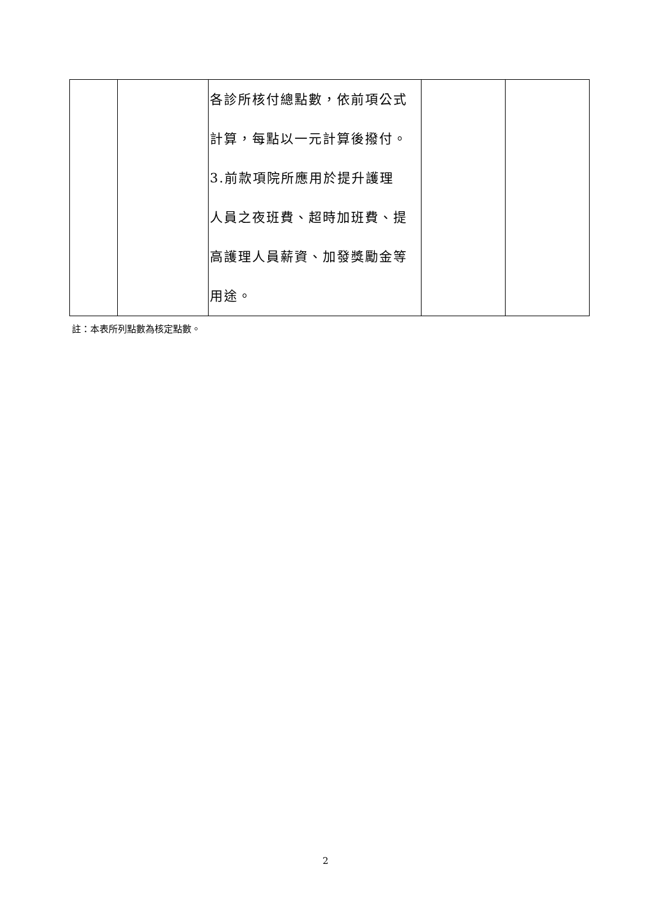| | | 各診所核付總點數，依前項公式 計算，每點以一元計算後撥付。 3.前款項院所應用於提升護理 人員之夜班費、超時加班費、提 高護理人員薪資、加發獎勵金等 用途。 | | |
註：本表所列點數為核定點數。
2